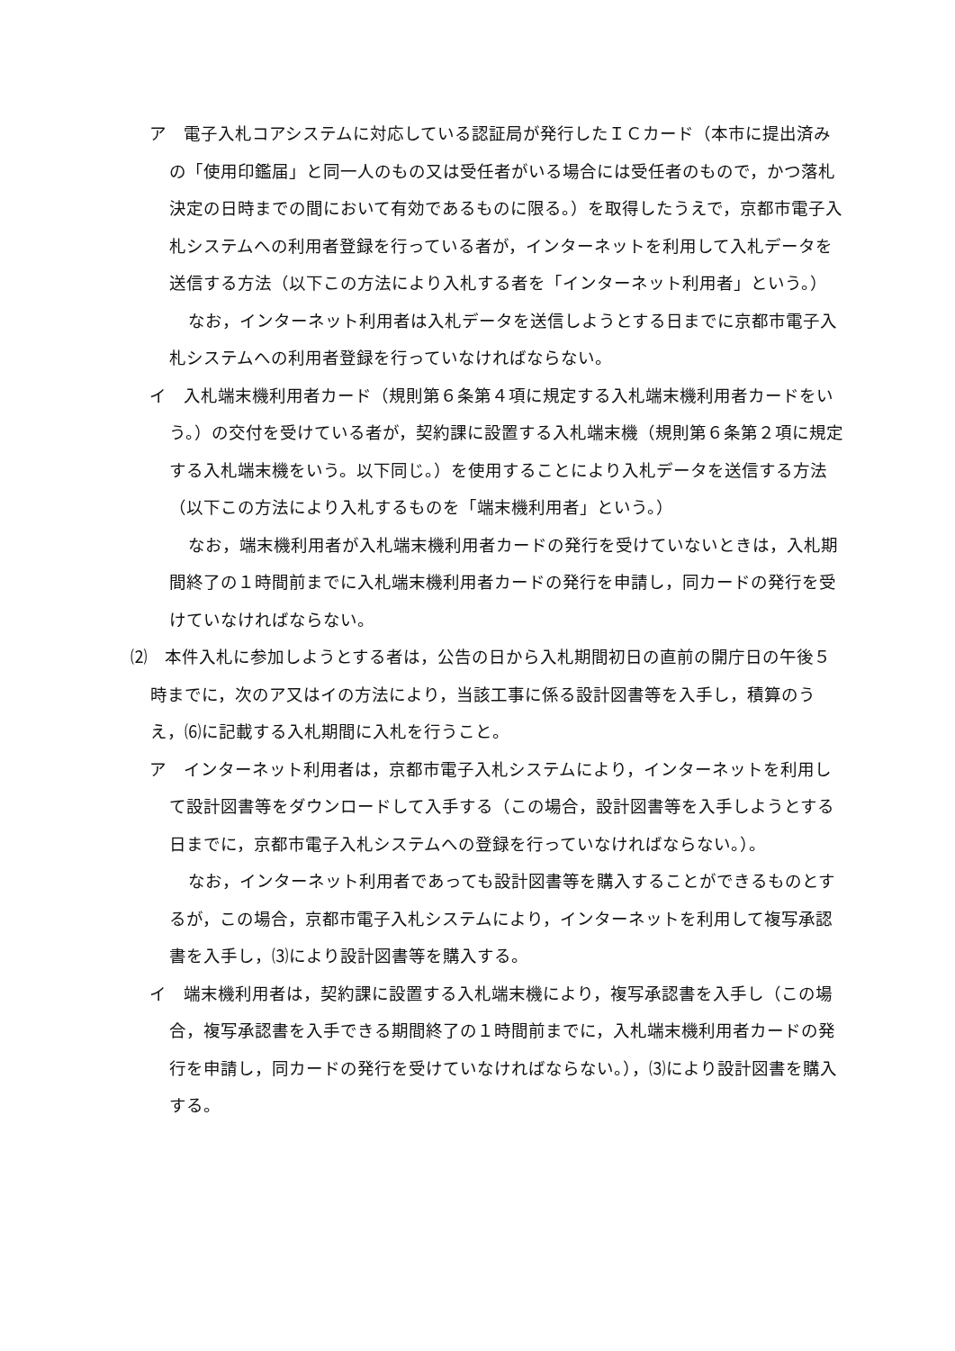ア　電子入札コアシステムに対応している認証局が発行したＩＣカード（本市に提出済みの「使用印鑑届」と同一人のもの又は受任者がいる場合には受任者のもので，かつ落札決定の日時までの間において有効であるものに限る。）を取得したうえで，京都市電子入札システムへの利用者登録を行っている者が，インターネットを利用して入札データを送信する方法（以下この方法により入札する者を「インターネット利用者」という。）
なお，インターネット利用者は入札データを送信しようとする日までに京都市電子入札システムへの利用者登録を行っていなければならない。
イ　入札端末機利用者カード（規則第６条第４項に規定する入札端末機利用者カードをいう。）の交付を受けている者が，契約課に設置する入札端末機（規則第６条第２項に規定する入札端末機をいう。以下同じ。）を使用することにより入札データを送信する方法（以下この方法により入札するものを「端末機利用者」という。）
なお，端末機利用者が入札端末機利用者カードの発行を受けていないときは，入札期間終了の１時間前までに入札端末機利用者カードの発行を申請し，同カードの発行を受けていなければならない。
⑵　本件入札に参加しようとする者は，公告の日から入札期間初日の直前の開庁日の午後５時までに，次のア又はイの方法により，当該工事に係る設計図書等を入手し，積算のうえ，⑹に記載する入札期間に入札を行うこと。
ア　インターネット利用者は，京都市電子入札システムにより，インターネットを利用して設計図書等をダウンロードして入手する（この場合，設計図書等を入手しようとする日までに，京都市電子入札システムへの登録を行っていなければならない。）。
なお，インターネット利用者であっても設計図書等を購入することができるものとするが，この場合，京都市電子入札システムにより，インターネットを利用して複写承認書を入手し，⑶により設計図書等を購入する。
イ　端末機利用者は，契約課に設置する入札端末機により，複写承認書を入手し（この場合，複写承認書を入手できる期間終了の１時間前までに，入札端末機利用者カードの発行を申請し，同カードの発行を受けていなければならない。），⑶により設計図書を購入する。